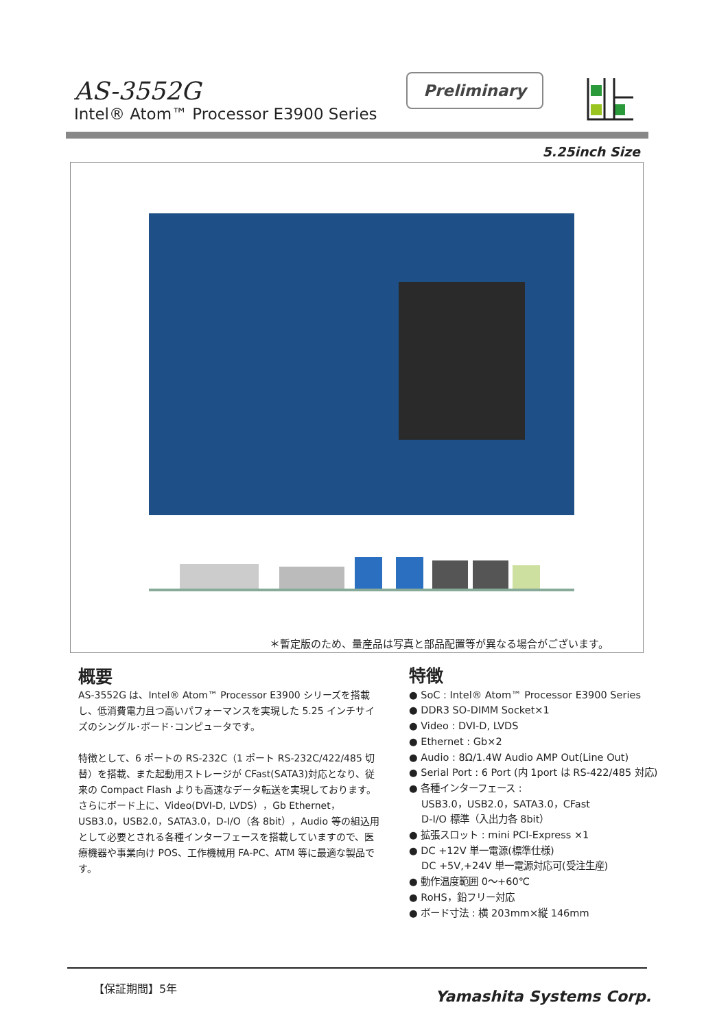AS-3552G
Intel® Atom™ Processor E3900 Series
Preliminary
5.25inch Size
＊暫定版のため、量産品は写真と部品配置等が異なる場合がございます。
概要
AS-3552G は、Intel® Atom™ Processor E3900 シリーズを搭載し、低消費電力且つ高いパフォーマンスを実現した 5.25 インチサイズのシングル･ボード･コンピュータです。
特徴として、6 ポートの RS-232C（1 ポート RS-232C/422/485 切替）を搭載、また起動用ストレージが CFast(SATA3)対応となり、従来の Compact Flash よりも高速なデータ転送を実現しております。
さらにボード上に、Video(DVI-D, LVDS），Gb Ethernet，USB3.0，USB2.0，SATA3.0，D-I/O（各 8bit），Audio 等の組込用として必要とされる各種インターフェースを搭載していますので、医療機器や事業向け POS、工作機械用 FA-PC、ATM 等に最適な製品です。
特徴
● SoC : Intel® Atom™ Processor E3900 Series
● DDR3 SO-DIMM Socket×1
● Video : DVI-D, LVDS
● Ethernet : Gb×2
● Audio : 8Ω/1.4W Audio AMP Out(Line Out)
● Serial Port : 6 Port (内 1port は RS-422/485 対応)
● 各種インターフェース :
USB3.0，USB2.0，SATA3.0，CFast
D-I/O 標準（入出力各 8bit）
● 拡張スロット : mini PCI-Express ×1
● DC +12V 単一電源(標準仕様)
DC +5V,+24V 単一電源対応可(受注生産)
● 動作温度範囲 0～+60℃
● RoHS，鉛フリー対応
● ボード寸法 : 横 203mm×縦 146mm
【保証期間】5年
Yamashita Systems Corp.